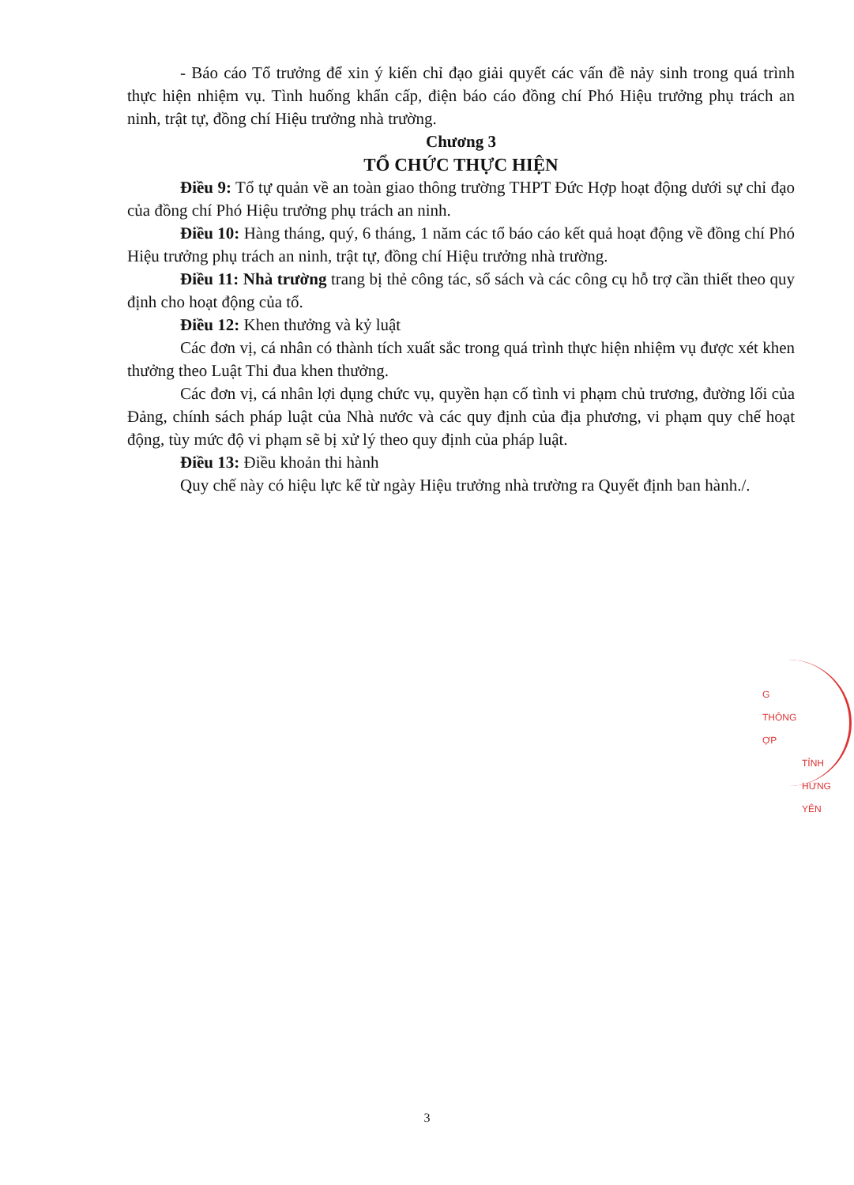- Báo cáo Tổ trưởng để xin ý kiến chỉ đạo giải quyết các vấn đề nảy sinh trong quá trình thực hiện nhiệm vụ. Tình huống khẩn cấp, điện báo cáo đồng chí Phó Hiệu trưởng phụ trách an ninh, trật tự, đồng chí Hiệu trưởng nhà trường.
Chương 3
TỔ CHỨC THỰC HIỆN
Điều 9: Tổ tự quản về an toàn giao thông trường THPT Đức Hợp hoạt động dưới sự chỉ đạo của đồng chí Phó Hiệu trưởng phụ trách an ninh.
Điều 10: Hàng tháng, quý, 6 tháng, 1 năm các tổ báo cáo kết quả hoạt động về đồng chí Phó Hiệu trưởng phụ trách an ninh, trật tự, đồng chí Hiệu trưởng nhà trường.
Điều 11: Nhà trường trang bị thẻ công tác, sổ sách và các công cụ hỗ trợ cần thiết theo quy định cho hoạt động của tổ.
Điều 12: Khen thưởng và kỷ luật
Các đơn vị, cá nhân có thành tích xuất sắc trong quá trình thực hiện nhiệm vụ được xét khen thưởng theo Luật Thi đua khen thưởng.
Các đơn vị, cá nhân lợi dụng chức vụ, quyền hạn cố tình vi phạm chủ trương, đường lối của Đảng, chính sách pháp luật của Nhà nước và các quy định của địa phương, vi phạm quy chế hoạt động, tùy mức độ vi phạm sẽ bị xử lý theo quy định của pháp luật.
Điều 13: Điều khoản thi hành
Quy chế này có hiệu lực kể từ ngày Hiệu trưởng nhà trường ra Quyết định ban hành./.
G
THÔNG
ỢP
TỈNH HƯNG YÊN
3